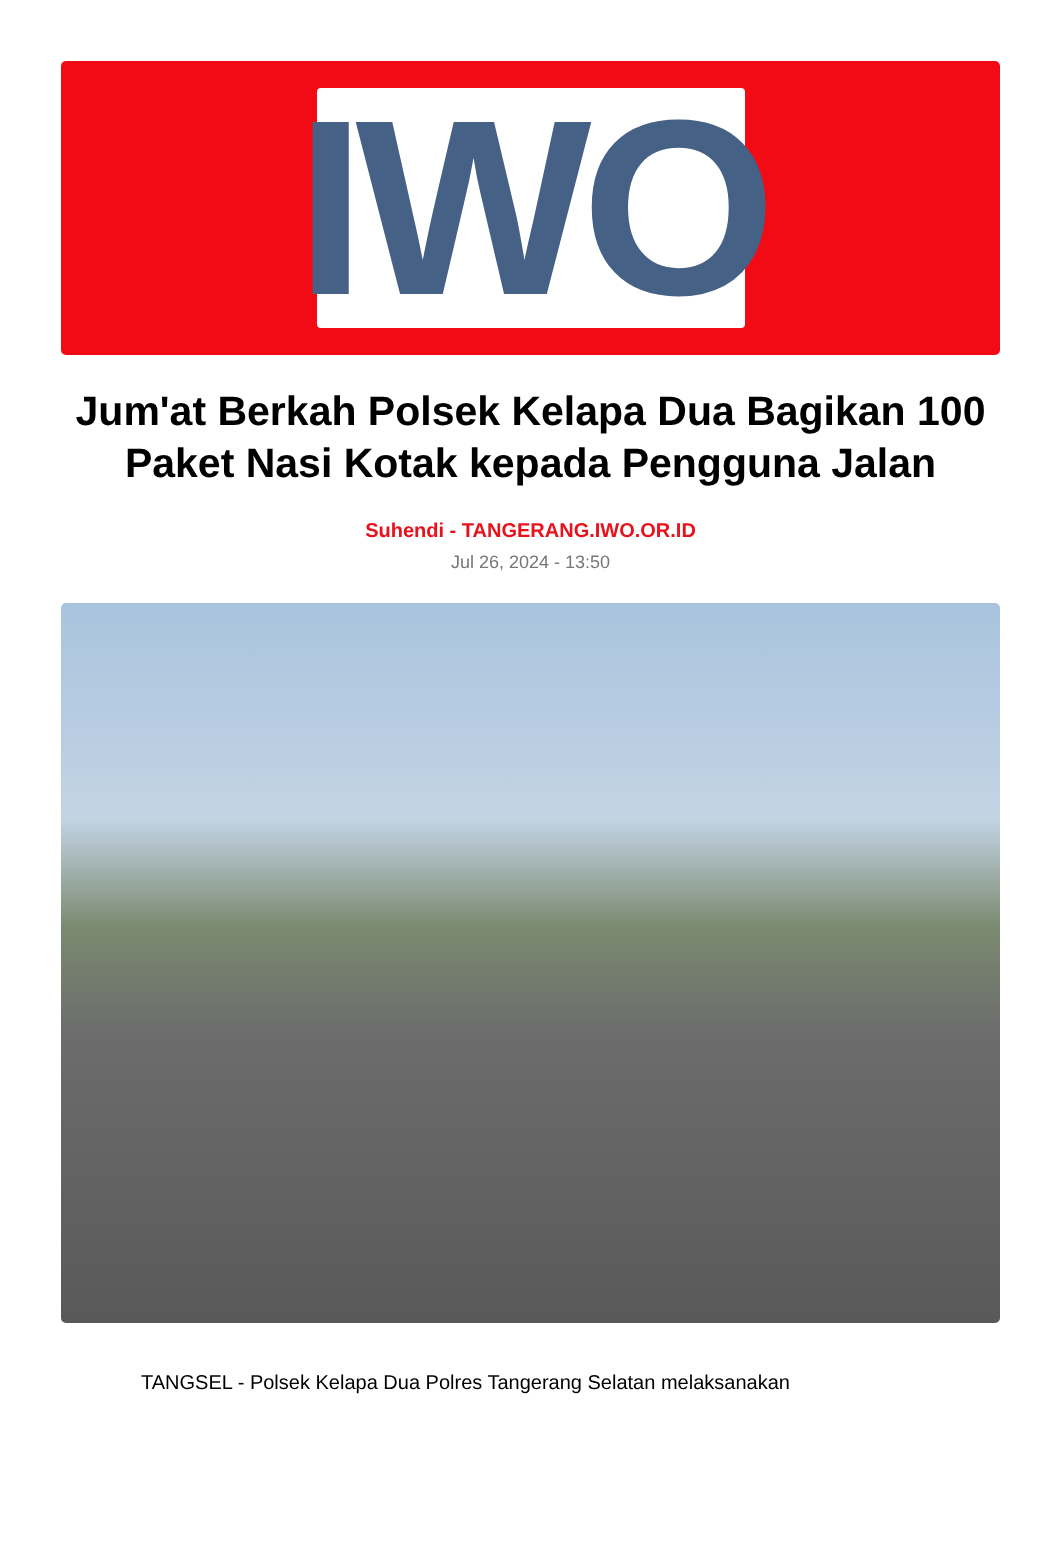IWO
Jum'at Berkah Polsek Kelapa Dua Bagikan 100 Paket Nasi Kotak kepada Pengguna Jalan
Suhendi - TANGERANG.IWO.OR.ID
Jul 26, 2024 - 13:50
TANGSEL - Polsek Kelapa Dua Polres Tangerang Selatan melaksanakan